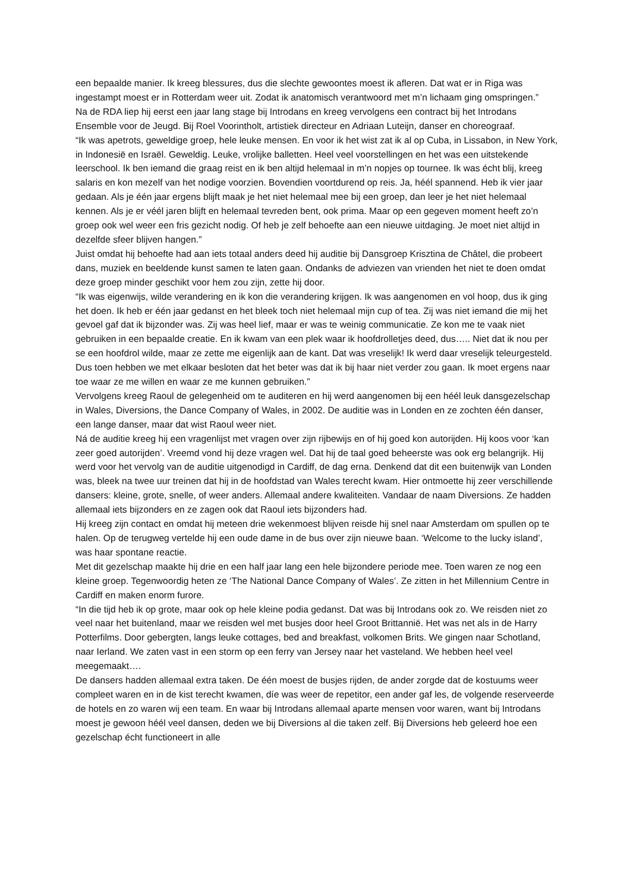een bepaalde manier. Ik kreeg blessures, dus die slechte gewoontes moest ik afleren. Dat wat er in Riga was ingestampt moest er in Rotterdam weer uit. Zodat ik anatomisch verantwoord met m’n lichaam ging omspringen.”
Na de RDA liep hij eerst een jaar lang stage bij Introdans en kreeg vervolgens een contract bij het Introdans Ensemble voor de Jeugd. Bij Roel Voorintholt, artistiek directeur en Adriaan Luteijn, danser en choreograaf.
“Ik was apetrots, geweldige groep, hele leuke mensen. En voor ik het wist zat ik al op Cuba, in Lissabon, in New York, in Indonesië en Israël. Geweldig. Leuke, vrolijke balletten. Heel veel voorstellingen en het was een uitstekende leerschool. Ik ben iemand die graag reist en ik ben altijd helemaal in m’n nopjes op tournee. Ik was écht blij, kreeg salaris en kon mezelf van het nodige voorzien. Bovendien voortdurend op reis. Ja, héél spannend. Heb ik vier jaar gedaan. Als je één jaar ergens blijft maak je het niet helemaal mee bij een groep, dan leer je het niet helemaal kennen. Als je er véél jaren blijft en helemaal tevreden bent, ook prima. Maar op een gegeven moment heeft zo’n groep ook wel weer een fris gezicht nodig. Of heb je zelf behoefte aan een nieuwe uitdaging. Je moet niet altijd in dezelfde sfeer blijven hangen.”
Juist omdat hij behoefte had aan iets totaal anders deed hij auditie bij Dansgroep Krisztina de Châtel, die probeert dans, muziek en beeldende kunst samen te laten gaan. Ondanks de adviezen van vrienden het niet te doen omdat deze groep minder geschikt voor hem zou zijn, zette hij door.
“Ik was eigenwijs, wilde verandering en ik kon die verandering krijgen. Ik was aangenomen en vol hoop, dus ik ging het doen. Ik heb er één jaar gedanst en het bleek toch niet helemaal mijn cup of tea. Zij was niet iemand die mij het gevoel gaf dat ik bijzonder was. Zij was heel lief, maar er was te weinig communicatie. Ze kon me te vaak niet gebruiken in een bepaalde creatie. En ik kwam van een plek waar ik hoofdrolletjes deed, dus….. Niet dat ik nou per se een hoofdrol wilde, maar ze zette me eigenlijk aan de kant. Dat was vreselijk! Ik werd daar vreselijk teleurgesteld. Dus toen hebben we met elkaar besloten dat het beter was dat ik bij haar niet verder zou gaan. Ik moet ergens naar toe waar ze me willen en waar ze me kunnen gebruiken.”
Vervolgens kreeg Raoul de gelegenheid om te auditeren en hij werd aangenomen bij een héél leuk dansgezelschap in Wales, Diversions, the Dance Company of Wales, in 2002. De auditie was in Londen en ze zochten één danser, een lange danser, maar dat wist Raoul weer niet.
Ná de auditie kreeg hij een vragenlijst met vragen over zijn rijbewijs en of hij goed kon autorijden. Hij koos voor ‘kan zeer goed autorijden’. Vreemd vond hij deze vragen wel. Dat hij de taal goed beheerste was ook erg belangrijk. Hij werd voor het vervolg van de auditie uitgenodigd in Cardiff, de dag erna. Denkend dat dit een buitenwijk van Londen was, bleek na twee uur treinen dat hij in de hoofdstad van Wales terecht kwam. Hier ontmoette hij zeer verschillende dansers: kleine, grote, snelle, of weer anders. Allemaal andere kwaliteiten. Vandaar de naam Diversions. Ze hadden allemaal iets bijzonders en ze zagen ook dat Raoul iets bijzonders had.
Hij kreeg zijn contact en omdat hij meteen drie wekenmoest blijven reisde hij snel naar Amsterdam om spullen op te halen. Op de terugweg vertelde hij een oude dame in de bus over zijn nieuwe baan. ‘Welcome to the lucky island’, was haar spontane reactie.
Met dit gezelschap maakte hij drie en een half jaar lang een hele bijzondere periode mee. Toen waren ze nog een kleine groep. Tegenwoordig heten ze ‘The National Dance Company of Wales’. Ze zitten in het Millennium Centre in Cardiff en maken enorm furore.
“In die tijd heb ik op grote, maar ook op hele kleine podia gedanst. Dat was bij Introdans ook zo. We reisden niet zo veel naar het buitenland, maar we reisden wel met busjes door heel Groot Brittannië. Het was net als in de Harry Potterfilms. Door gebergten, langs leuke cottages, bed and breakfast, volkomen Brits. We gingen naar Schotland, naar Ierland. We zaten vast in een storm op een ferry van Jersey naar het vasteland. We hebben heel veel meegemaakt….
De dansers hadden allemaal extra taken. De één moest de busjes rijden, de ander zorgde dat de kostuums weer compleet waren en in de kist terecht kwamen, díe was weer de repetitor, een ander gaf les, de volgende reserveerde de hotels en zo waren wij een team. En waar bij Introdans allemaal aparte mensen voor waren, want bij Introdans moest je gewoon héél veel dansen, deden we bij Diversions al die taken zelf. Bij Diversions heb geleerd hoe een gezelschap écht functioneert in alle